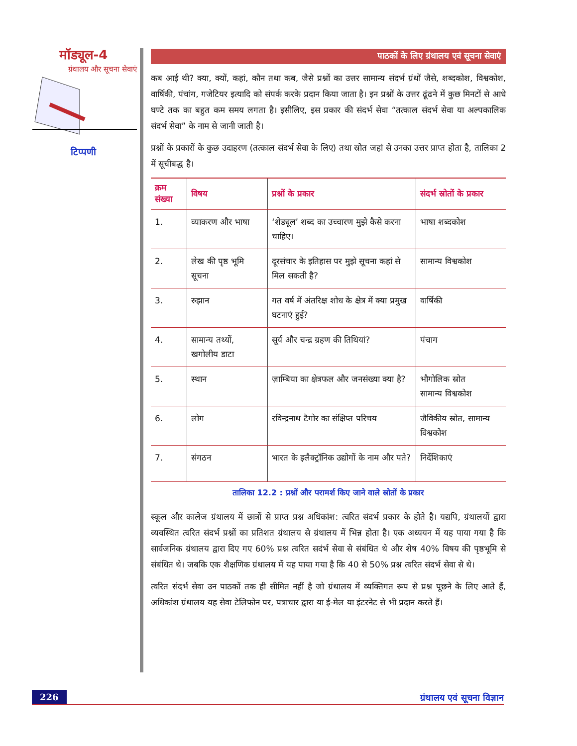मॉड्यूल-4
ग्रंथालय और सूचना सेवाएं
टिप्पणी
पाठकों के लिए ग्रंथालय एवं सूचना सेवाएं
कब आई थी? क्या, क्यों, कहां, कौन तथा कब, जैसे प्रश्नों का उत्तर सामान्य संदर्भ ग्रंथों जैसे, शब्दकोश, विश्वकोश, वार्षिकी, पंचांग, गजेटियर इत्यादि को संपर्क करके प्रदान किया जाता है। इन प्रश्नों के उत्तर ढूंढने में कुछ मिनटों से आधे घण्टे तक का बहुत कम समय लगता है। इसीलिए, इस प्रकार की संदर्भ सेवा “तत्काल संदर्भ सेवा या अल्पकालिक संदर्भ सेवा” के नाम से जानी जाती है।
प्रश्नों के प्रकारों के कुछ उदाहरण (तत्काल संदर्भ सेवा के लिए) तथा स्रोत जहां से उनका उत्तर प्राप्त होता है, तालिका 2 में सूचीबद्ध है।
| क्रम संख्या | विषय | प्रश्नों के प्रकार | संदर्भ स्रोतों के प्रकार |
| --- | --- | --- | --- |
| 1. | व्याकरण और भाषा | ‘शेड्यूल’ शब्द का उच्चारण मुझे कैसे करना चाहिए। | भाषा शब्दकोश |
| 2. | लेख की पृष्ठ भूमि सूचना | दूरसंचार के इतिहास पर मुझे सूचना कहां से मिल सकती है? | सामान्य विश्वकोश |
| 3. | रुझान | गत वर्ष में अंतरिक्ष शोध के क्षेत्र में क्या प्रमुख घटनाएं हुई? | वार्षिकी |
| 4. | सामान्य तथ्यों, खगोलीय डाटा | सूर्य और चन्द्र ग्रहण की तिथियां? | पंचाग |
| 5. | स्थान | ज़ाम्बिया का क्षेत्रफल और जनसंख्या क्या है? | भौगोलिक स्रोत सामान्य विश्वकोश |
| 6. | लोग | रविन्द्रनाथ टैगोर का संक्षिप्त परिचय | जैविकीय स्रोत, सामान्य विश्वकोश |
| 7. | संगठन | भारत के इलैक्ट्रॉनिक उद्योगों के नाम और पते? | निर्देशिकाएं |
तालिका 12.2 : प्रश्नों और परामर्श किए जाने वाले स्रोतों के प्रकार
स्कूल और कालेज ग्रंथालय में छात्रों से प्राप्त प्रश्न अधिकांश: त्वरित संदर्भ प्रकार के होते है। यद्यपि, ग्रंथालयों द्वारा व्यवस्थित त्वरित संदर्भ प्रश्नों का प्रतिशत ग्रंथालय से ग्रंथालय में भिन्न होता है। एक अध्ययन में यह पाया गया है कि सार्वजनिक ग्रंथालय द्वारा दिए गए 60% प्रश्न त्वरित सदंर्भ सेवा से संबंधित थे और शेष 40% विषय की पृष्ठभूमि से संबंधित थे। जबकि एक शैक्षणिक ग्रंथालय में यह पाया गया है कि 40 से 50% प्रश्न त्वरित संदर्भ सेवा से थे।
त्वरित संदर्भ सेवा उन पाठकों तक ही सीमित नहीं है जो ग्रंथालय में व्यक्तिगत रूप से प्रश्न पूछने के लिए आते हैं, अधिकांश ग्रंथालय यह सेवा टेलिफोन पर, पत्राचार द्वारा या ई-मेल या इंटरनेट से भी प्रदान करते हैं।
226 ग्रंथालय एवं सूचना विज्ञान